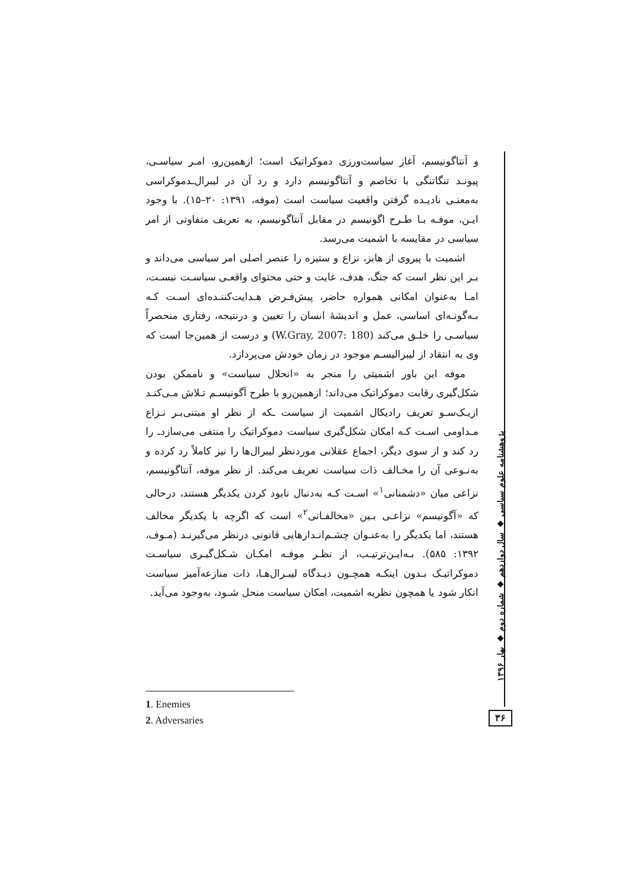و آنتاگونیسم، آغاز سیاست‌ورزی دموکراتیک است؛ ازهمین‌رو، امـر سیاسـی، پیونـد تنگاتنگی با تخاصم و آنتاگونیسم دارد و رد آن در لیبرال‌ـدموکراسی به‌معنـی نادیـده گرفتن واقعیت سیاست است (موفه، ۱۳۹۱: ۲۰–۱۵). با وجود ایـن، موفـه بـا طـرح اگونیسم در مقابل آنتاگونیسم، به تعریف متفاوتی از امر سیاسی در مقایسه با اشمیت می‌رسد.
اشمیت با پیروی از هابز، نزاع و ستیزه را عنصر اصلی امر سیاسی می‌داند و بـر این نظر است که جنگ، هدف، غایت و حتی محتوای واقعـی سیاسـت نیسـت، امـا به‌عنوان امکانی همواره حاضر، پیش‌فـرض هـدایت‌کننـده‌ای اسـت کـه بـه‌گونـه‌ای اساسی، عمل و اندیشهٔ انسان را تعیین و درنتیجه، رفتاری منحصراً سیاسـی را خلـق می‌کند (W.Gray, 2007: 180) و درست از همین‌جا است که وی به انتقاد از لیبرالیسـم موجود در زمان خودش می‌پردازد.
موفه این باور اشمیتی را منجر به «انحلال سیاست» و ناممکن بودن شکل‌گیری رقابت دموکراتیک می‌داند؛ ازهمین‌رو با طرح آگونیسـم تـلاش مـی‌کنـد ازیـک‌سـو تعریف رادیکال اشمیت از سیاست ـکه از نظر او مبتنی‌بـر نـزاع مـداومی اسـت کـه امکان شکل‌گیری سیاست دموکراتیک را منتفی می‌سازدـ را رد کند و از سوی دیگر، اجماع عقلانی موردنظر لیبرال‌ها را نیز کاملاً رد کرده و به‌نـوعی آن را مخـالف ذات سیاست تعریف می‌کند. از نظر موفه، آنتاگونیسم، نزاعی میان «دشمنانی<sup>۱</sup>» اسـت کـه به‌دنبال نابود کردن یکدیگر هستند، درحالی که «آگونیسم» نزاعـی بـین «مخالفـانی<sup>۲</sup>» است که اگرچه با یکدیگر مخالف هستند، اما یکدیگر را به‌عنـوان چشـم‌انـدازهایی قانونی درنظر می‌گیرنـد (مـوف، ۱۳۹۲: ۵۸۵). بـه‌ایـن‌ترتیـب، از نظـر موفـه امکـان شـکل‌گیـری سیاسـت دموکراتیـک بـدون اینکـه همچـون دیـدگاه لیبـرال‌هـا، ذات منازعه‌آمیز سیاست انکار شود یا همچون نظریه اشمیت، امکان سیاست منحل شـود، به‌وجود می‌آید.
پژوهشنامه علوم سیاسی ◆ سال دوازدهم ◆ شماره دوم ◆ بهار ۱۳۹۶
۳۶
1. Enemies
2. Adversaries